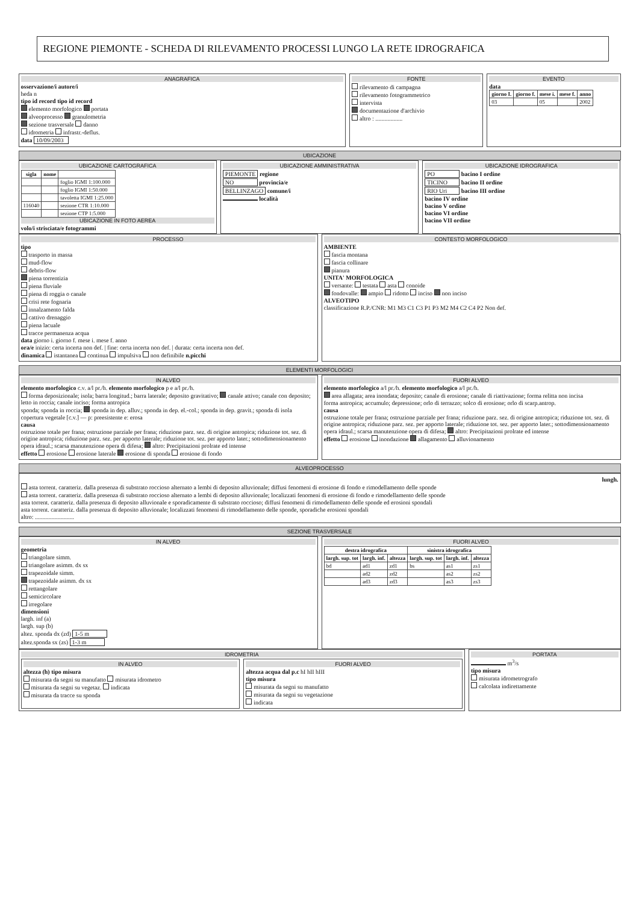REGIONE PIEMONTE - SCHEDA DI RILEVAMENTO PROCESSI LUNGO LA RETE IDROGRAFICA
ANAGRAFICA
osservazione/i autore/i
heda n
tipo id record tipo id record
elemento morfologico portata
alveoprocesso granulometria
sezione trasversale danno
idrometria infrastr.-deflus.
data 10/09/2003
FONTE
rilevamento di campagna
rilevamento fotogrammetrico
intervista
documentazione d'archivio
altro : ..................
EVENTO
data
| giorno I. | giorno f. | mese i. | mese f. | anno |
| --- | --- | --- | --- | --- |
| 03 | | 05 | | 2002 |
UBICAZIONE
UBICAZIONE CARTOGRAFICA
| sigla | nome | |
| --- | --- | --- |
| | | foglio IGMI 1:100.000 |
| | | foglio IGMI 1:50.000 |
| | | tavoletta IGMI 1:25.000 |
| 116040 | | sezione CTR 1:10.000 |
| | | sezione CTP 1:5.000 |
UBICAZIONE IN FOTO AEREA
volo/i strisciata/e fotogrammi
UBICAZIONE AMMINISTRATIVA
PIEMONTE regione
NO provincia/e
BELLINZAGO comune/i
località
UBICAZIONE IDROGRAFICA
PO bacino I ordine
TICINO bacino II ordine
RIO Uri bacino III ordine
bacino IV ordine
bacino V ordine
bacino VI ordine
bacino VII ordine
PROCESSO
tipo
trasporto in massa
mud-flow
debris-flow
piena torrentizia
piena fluviale
piena di roggia o canale
crisi rete fognaria
innalzamento falda
cattivo drenaggio
piena lacuale
tracce permanenza acqua
data giorno i. giorno f. mese i. mese f. anno
ora/e inizio: certa incerta non def. | fine: certa incerta non def. | durata: certa incerta non def.
dinamica istantanea continua impulsiva non definibile n.picchi
CONTESTO MORFOLOGICO
AMBIENTE
fascia montana
fascia collinare
pianura
UNITA' MORFOLOGICA
versante: testata asta conoide
fondovalle: ampio ridotto inciso non inciso
ALVEOTIPO
classificazione R.P./CNR: M1 M3 C1 C3 P1 P3 M2 M4 C2 C4 P2 Non def.
ELEMENTI MORFOLOGICI
IN ALVEO
elemento morfologico c.v. a/l pr./h. elemento morfologico p e a/l pr./h.
forma deposizionale; isola; barra longitud.; barra laterale; deposito gravitativo; canale attivo; canale con deposito; letto in roccia; canale inciso; forma antropica
sponda; sponda in roccia; sponda in dep. alluv.; sponda in dep. el.-col.; sponda in dep. gravit.; sponda di isola
copertura vegetale [c.v.] — p: preesistente e: erosa
causa
ostruzione totale per frana; ostruzione parziale per frana; riduzione parz. sez. di origine antropica; riduzione tot. sez. di origine antropica; riduzione parz. sez. per apporto laterale; riduzione tot. sez. per apporto later.; sottodimensionamento opera idraul.; scarsa manutenzione opera di difesa; altro: Precipitazioni prolrate ed intense
effetto erosione erosione laterale erosione di sponda erosione di fondo
FUORI ALVEO
elemento morfologico a/l pr./h. elemento morfologico a/l pr./h.
area allagata; area inondata; deposito; canale di erosione; canale di riattivazione; forma relitta non incisa
forma antropica; accumulo; depressione; orlo di terrazzo; solco di erosione; orlo di scarp.antrop.
causa
ostruzione totale per frana; ostruzione parziale per frana; riduzione parz. sez. di origine antropica; riduzione tot. sez. di origine antropica; riduzione parz. sez. per apporto laterale; riduzione tot. sez. per apporto later.; sottodimensionamento opera idraul.; scarsa manutenzione opera di difesa; altro: Precipitazioni prolrate ed intense
effetto erosione inondazione allagamento alluvionamento
ALVEOPROCESSO
lungh.
asta torrent. caratteriz. dalla presenza di substrato roccioso alternato a lembi di deposito alluvionale; diffusi fenomeni di erosione di fondo e rimodellamento delle sponde
asta torrent. caratteriz. dalla presenza di substrato roccioso alternato a lembi di deposito alluvionale; localizzati fenomeni di erosione di fondo e rimodellamento delle sponde
asta torrent. caratteriz. dalla presenza di deposito alluvionale e sporadicamente di substrato roccioso; diffusi fenomeni di rimodellamento delle sponde ed erosioni spondali
asta torrent. caratteriz. dalla presenza di deposito alluvionale; localizzati fenomeni di rimodellamento delle sponde, sporadiche erosioni spondali
altro: ..........................
SEZIONE TRASVERSALE
IN ALVEO
geometria
triangolare simm.
triangolare asimm. dx sx
trapezoidale simm.
trapezoidale asimm. dx sx
rettangolare
semicircolare
irregolare
dimensioni
largh. inf (a)
largh. sup (b)
altez. sponda dx (zd) 1-5 m
altez.sponda sx (zs) 1-3 m
FUORI ALVEO
| destra idrografica | | | sinistra idrografica | | |
| --- | --- | --- | --- | --- | --- |
| largh. sup. tot | largh. inf. | altezza | largh. sup. tot | largh. inf. | altezza |
| bd | ad1 | zd1 | bs | as1 | zs1 |
| | ad2 | zd2 | | as2 | zs2 |
| | ad3 | zd3 | | as3 | zs3 |
IDROMETRIA
IN ALVEO
altezza (h) tipo misura
misurata da segni su manufatto misurata idrometro
misurata da segni su vegetaz. indicata
misurata da tracce su sponda
FUORI ALVEO
altezza acqua dal p.c hI hII hIII
tipo misura
misurata da segni su manufatto
misurata da segni su vegetazione
indicata
PORTATA
m<sup>3</sup>/s
tipo misura
misurata idrometrografo
calcolata indirettamente